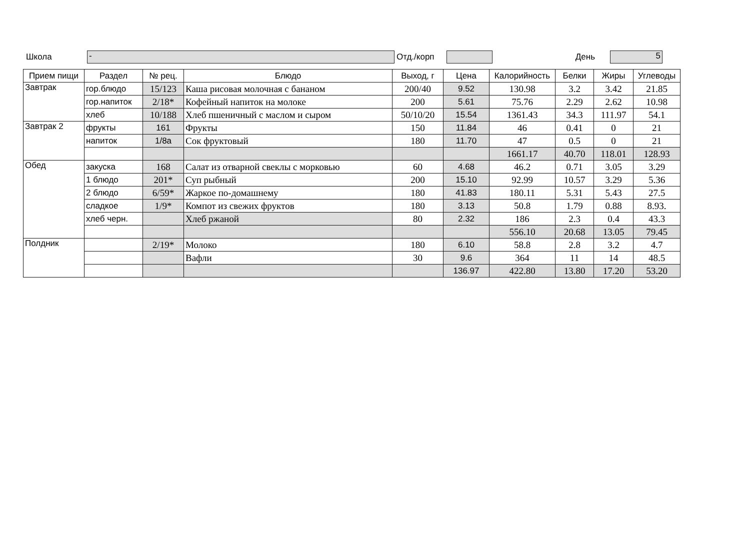Школа - Отд./корп День 5
| Прием пищи | Раздел | № рец. | Блюдо | Выход, г | Цена | Калорийность | Белки | Жиры | Углеводы |
| --- | --- | --- | --- | --- | --- | --- | --- | --- | --- |
| Завтрак | гор.блюдо | 15/123 | Каша рисовая молочная с бананом | 200/40 | 9.52 | 130.98 | 3.2 | 3.42 | 21.85 |
| | гор.напиток | 2/18* | Кофейный напиток на молоке | 200 | 5.61 | 75.76 | 2.29 | 2.62 | 10.98 |
| | хлеб | 10/188 | Хлеб пшеничный с маслом и сыром | 50/10/20 | 15.54 | 1361.43 | 34.3 | 111.97 | 54.1 |
| Завтрак 2 | фрукты | 161 | Фрукты | 150 | 11.84 | 46 | 0.41 | 0 | 21 |
| | напиток | 1/8а | Сок фруктовый | 180 | 11.70 | 47 | 0.5 | 0 | 21 |
| | | | | | | 1661.17 | 40.70 | 118.01 | 128.93 |
| Обед | закуска | 168 | Салат из отварной свеклы с морковью | 60 | 4.68 | 46.2 | 0.71 | 3.05 | 3.29 |
| | 1 блюдо | 201* | Суп рыбный | 200 | 15.10 | 92.99 | 10.57 | 3.29 | 5.36 |
| | 2 блюдо | 6/59* | Жаркое по-домашнему | 180 | 41.83 | 180.11 | 5.31 | 5.43 | 27.5 |
| | сладкое | 1/9* | Компот из свежих фруктов | 180 | 3.13 | 50.8 | 1.79 | 0.88 | 8.93. |
| | хлеб черн. | | Хлеб ржаной | 80 | 2.32 | 186 | 2.3 | 0.4 | 43.3 |
| | | | | | | 556.10 | 20.68 | 13.05 | 79.45 |
| Полдник | | 2/19* | Молоко | 180 | 6.10 | 58.8 | 2.8 | 3.2 | 4.7 |
| | | | Вафли | 30 | 9.6 | 364 | 11 | 14 | 48.5 |
| | | | | | 136.97 | 422.80 | 13.80 | 17.20 | 53.20 |